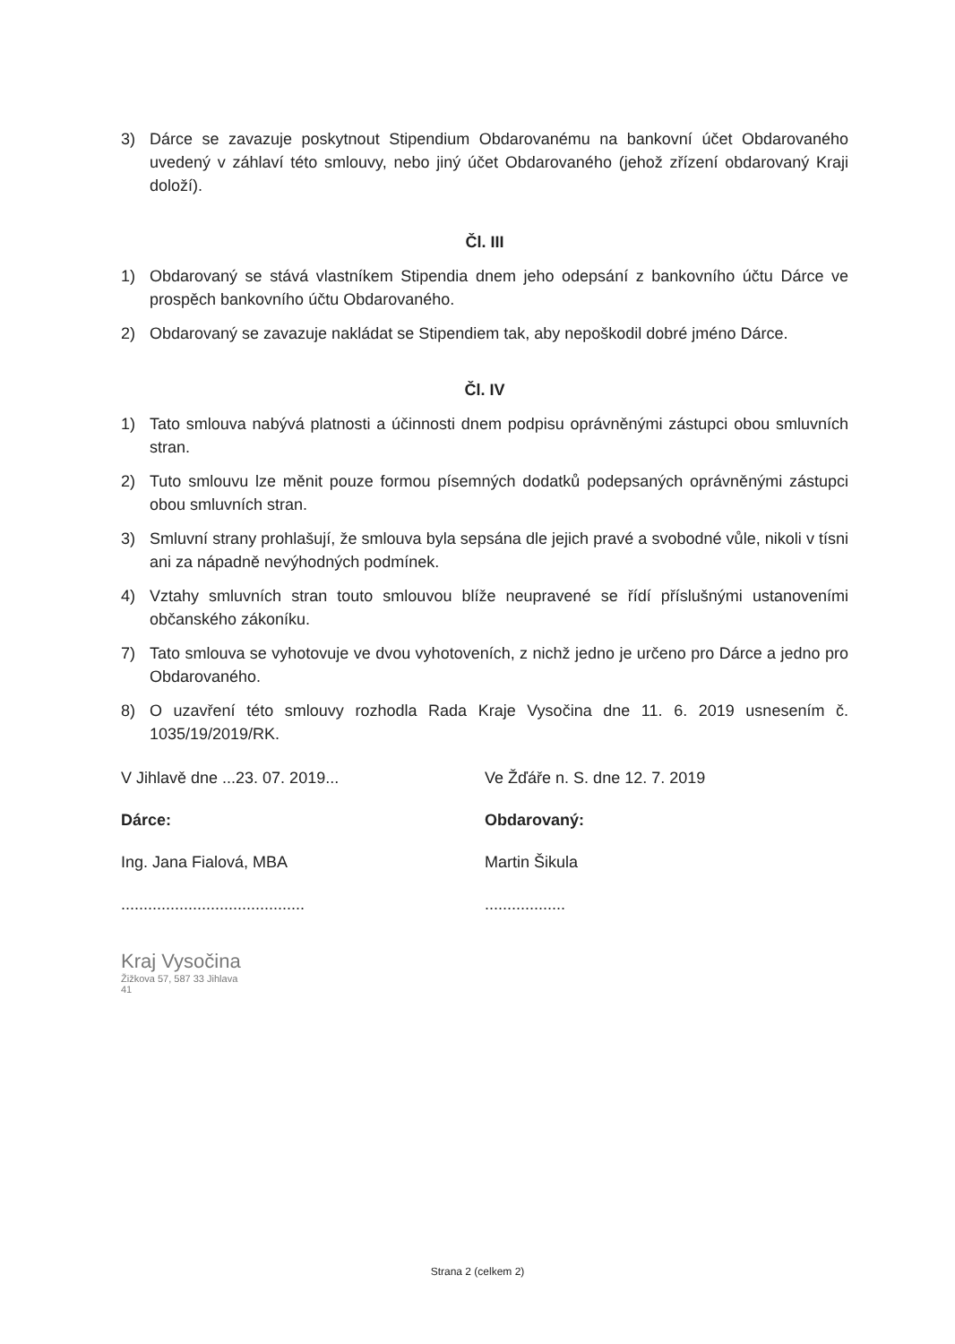3) Dárce se zavazuje poskytnout Stipendium Obdarovanému na bankovní účet Obdarovaného uvedený v záhlaví této smlouvy, nebo jiný účet Obdarovaného (jehož zřízení obdarovaný Kraji doloží).
Čl. III
1) Obdarovaný se stává vlastníkem Stipendia dnem jeho odepsání z bankovního účtu Dárce ve prospěch bankovního účtu Obdarovaného.
2) Obdarovaný se zavazuje nakládat se Stipendiem tak, aby nepoškodil dobré jméno Dárce.
Čl. IV
1) Tato smlouva nabývá platnosti a účinnosti dnem podpisu oprávněnými zástupci obou smluvních stran.
2) Tuto smlouvu lze měnit pouze formou písemných dodatků podepsaných oprávněnými zástupci obou smluvních stran.
3) Smluvní strany prohlašují, že smlouva byla sepsána dle jejich pravé a svobodné vůle, nikoli v tísni ani za nápadně nevýhodných podmínek.
4) Vztahy smluvních stran touto smlouvou blíže neupravené se řídí příslušnými ustanoveními občanského zákoníku.
7) Tato smlouva se vyhotovuje ve dvou vyhotoveních, z nichž jedno je určeno pro Dárce a jedno pro Obdarovaného.
8) O uzavření této smlouvy rozhodla Rada Kraje Vysočina dne 11. 6. 2019 usnesením č. 1035/19/2019/RK.
V Jihlavě dne ...23. 07. 2019...
Dárce:
Ing. Jana Fialová, MBA
.........................................
Kraj Vysočina
Žižkova 57, 587 33 Jihlava
41
Ve Žďáře n. S. dne 12. 7. 2019
Obdarovaný:
Martin Šikula
..................
Strana 2 (celkem 2)